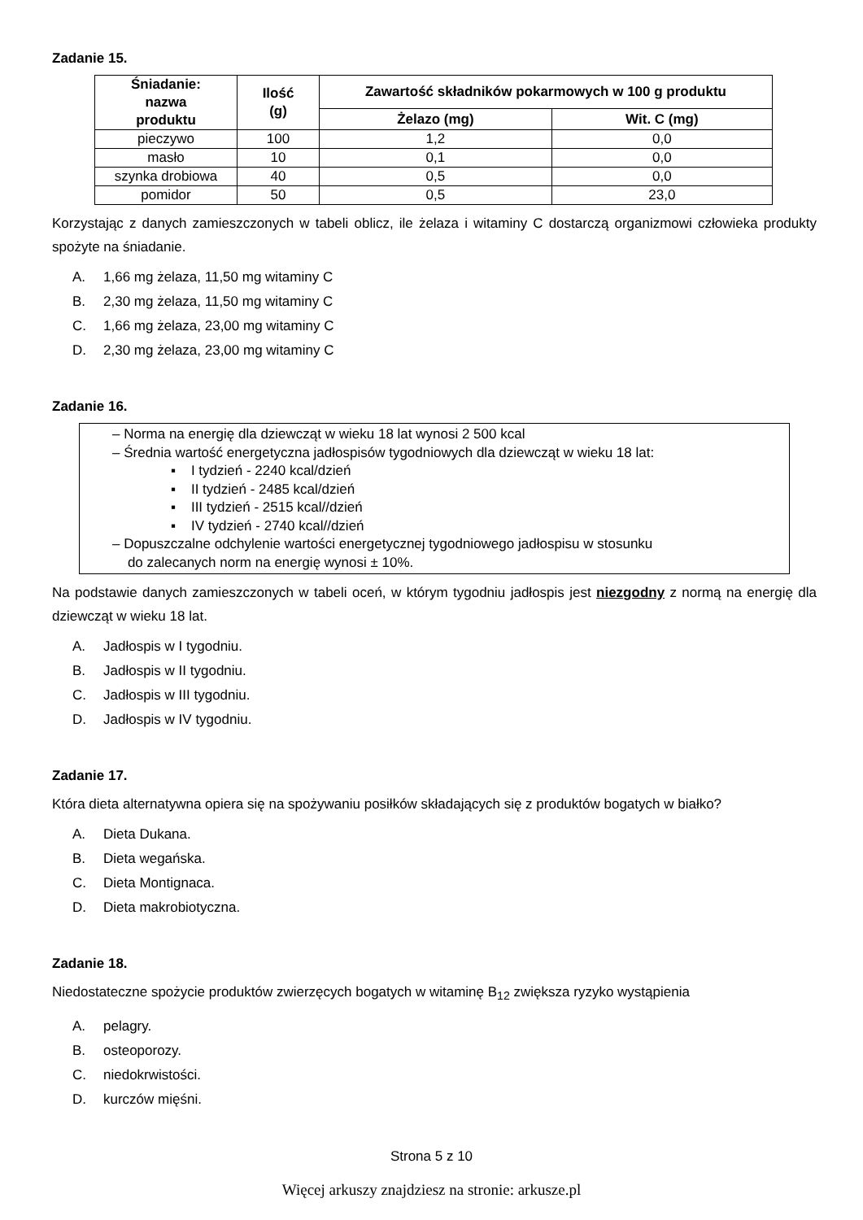Zadanie 15.
| Śniadanie: nazwa produktu | Ilość (g) | Zawartość składników pokarmowych w 100 g produktu | |
| --- | --- | --- | --- |
| | | Żelazo (mg) | Wit. C (mg) |
| pieczywo | 100 | 1,2 | 0,0 |
| masło | 10 | 0,1 | 0,0 |
| szynka drobiowa | 40 | 0,5 | 0,0 |
| pomidor | 50 | 0,5 | 23,0 |
Korzystając z danych zamieszczonych w tabeli oblicz, ile żelaza i witaminy C dostarczą organizmowi człowieka produkty spożyte na śniadanie.
A. 1,66 mg żelaza, 11,50 mg witaminy C
B. 2,30 mg żelaza, 11,50 mg witaminy C
C. 1,66 mg żelaza, 23,00 mg witaminy C
D. 2,30 mg żelaza, 23,00 mg witaminy C
Zadanie 16.
– Norma na energię dla dziewcząt w wieku 18 lat wynosi 2 500 kcal
– Średnia wartość energetyczna jadłospisów tygodniowych dla dziewcząt w wieku 18 lat:
▪ I tydzień - 2240 kcal/dzień
▪ II tydzień - 2485 kcal/dzień
▪ III tydzień - 2515 kcal//dzień
▪ IV tydzień - 2740 kcal//dzień
– Dopuszczalne odchylenie wartości energetycznej tygodniowego jadłospisu w stosunku
do zalecanych norm na energię wynosi ± 10%.
Na podstawie danych zamieszczonych w tabeli oceń, w którym tygodniu jadłospis jest niezgodny z normą na energię dla dziewcząt w wieku 18 lat.
A. Jadłospis w I tygodniu.
B. Jadłospis w II tygodniu.
C. Jadłospis w III tygodniu.
D. Jadłospis w IV tygodniu.
Zadanie 17.
Która dieta alternatywna opiera się na spożywaniu posiłków składających się z produktów bogatych w białko?
A. Dieta Dukana.
B. Dieta wegańska.
C. Dieta Montignaca.
D. Dieta makrobiotyczna.
Zadanie 18.
Niedostateczne spożycie produktów zwierzęcych bogatych w witaminę B<sub>12</sub> zwiększa ryzyko wystąpienia
A. pelagry.
B. osteoporozy.
C. niedokrwistości.
D. kurczów mięśni.
Strona 5 z 10
Więcej arkuszy znajdziesz na stronie: arkusze.pl